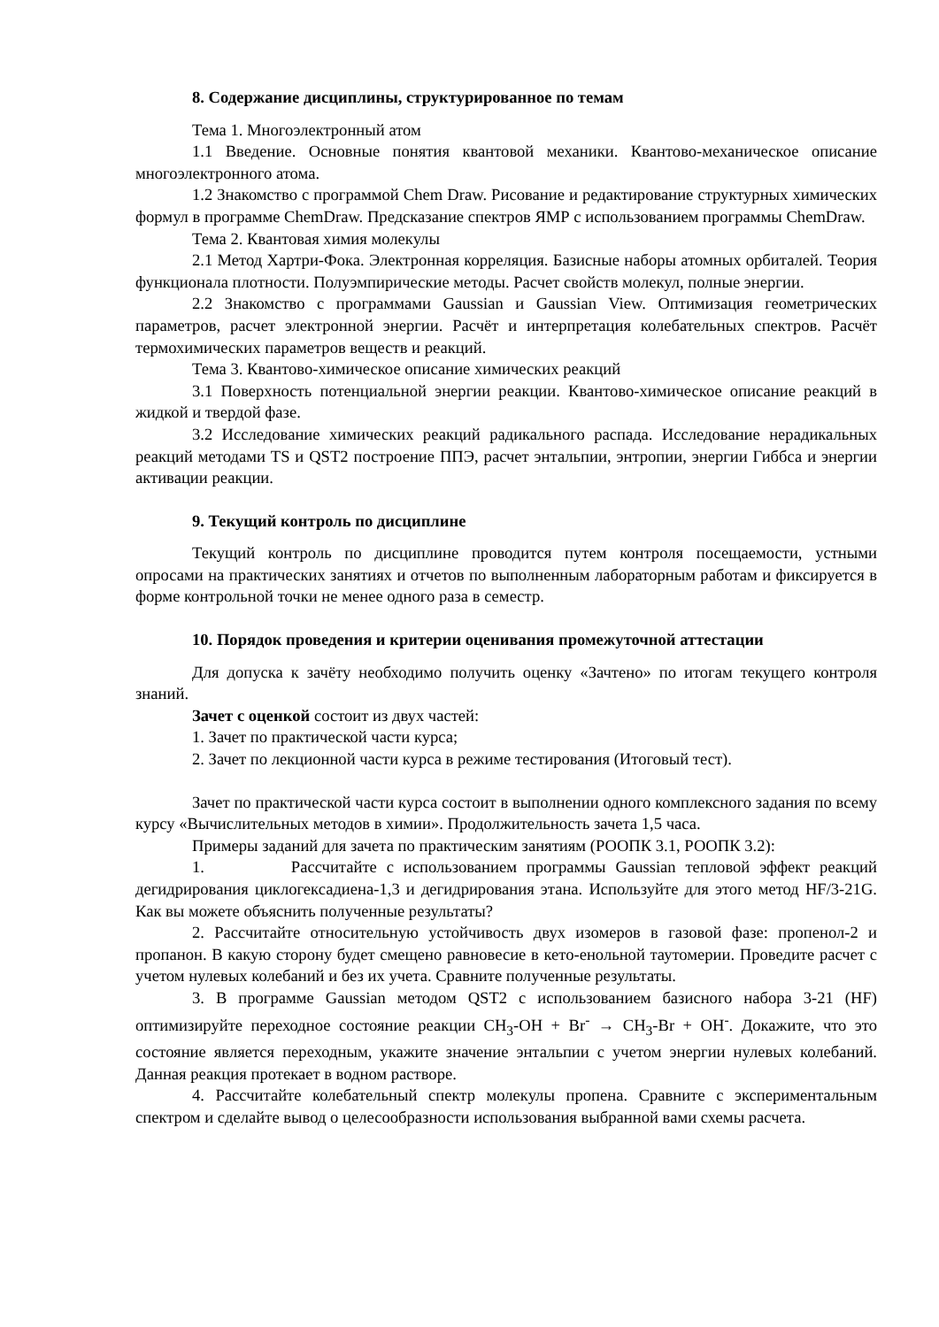8. Содержание дисциплины, структурированное по темам
Тема 1. Многоэлектронный атом
1.1 Введение. Основные понятия квантовой механики. Квантово-механическое описание многоэлектронного атома.
1.2 Знакомство с программой Chem Draw. Рисование и редактирование структурных химических формул в программе ChemDraw. Предсказание спектров ЯМР с использованием программы ChemDraw.
Тема 2. Квантовая химия молекулы
2.1 Метод Хартри-Фока. Электронная корреляция. Базисные наборы атомных орбиталей. Теория функционала плотности. Полуэмпирические методы. Расчет свойств молекул, полные энергии.
2.2 Знакомство с программами Gaussian и Gaussian View. Оптимизация геометрических параметров, расчет электронной энергии. Расчёт и интерпретация колебательных спектров. Расчёт термохимических параметров веществ и реакций.
Тема 3. Квантово-химическое описание химических реакций
3.1 Поверхность потенциальной энергии реакции. Квантово-химическое описание реакций в жидкой и твердой фазе.
3.2 Исследование химических реакций радикального распада. Исследование нерадикальных реакций методами TS и QST2 построение ППЭ, расчет энтальпии, энтропии, энергии Гиббса и энергии активации реакции.
9. Текущий контроль по дисциплине
Текущий контроль по дисциплине проводится путем контроля посещаемости, устными опросами на практических занятиях и отчетов по выполненным лабораторным работам и фиксируется в форме контрольной точки не менее одного раза в семестр.
10. Порядок проведения и критерии оценивания промежуточной аттестации
Для допуска к зачёту необходимо получить оценку «Зачтено» по итогам текущего контроля знаний.
Зачет с оценкой состоит из двух частей:
1. Зачет по практической части курса;
2. Зачет по лекционной части курса в режиме тестирования (Итоговый тест).
Зачет по практической части курса состоит в выполнении одного комплексного задания по всему курсу «Вычислительных методов в химии». Продолжительность зачета 1,5 часа.
Примеры заданий для зачета по практическим занятиям (РООПК 3.1, РООПК 3.2):
1. Рассчитайте с использованием программы Gaussian тепловой эффект реакций дегидрирования циклогексадиена-1,3 и дегидрирования этана. Используйте для этого метод HF/3-21G. Как вы можете объяснить полученные результаты?
2. Рассчитайте относительную устойчивость двух изомеров в газовой фазе: пропенол-2 и пропанон. В какую сторону будет смещено равновесие в кето-енольной таутомерии. Проведите расчет с учетом нулевых колебаний и без их учета. Сравните полученные результаты.
3. В программе Gaussian методом QST2 с использованием базисного набора 3-21 (HF) оптимизируйте переходное состояние реакции CH<sub>3</sub>-OH + Br<sup>-</sup> → CH<sub>3</sub>-Br + OH<sup>-</sup>. Докажите, что это состояние является переходным, укажите значение энтальпии с учетом энергии нулевых колебаний. Данная реакция протекает в водном растворе.
4. Рассчитайте колебательный спектр молекулы пропена. Сравните с экспериментальным спектром и сделайте вывод о целесообразности использования выбранной вами схемы расчета.